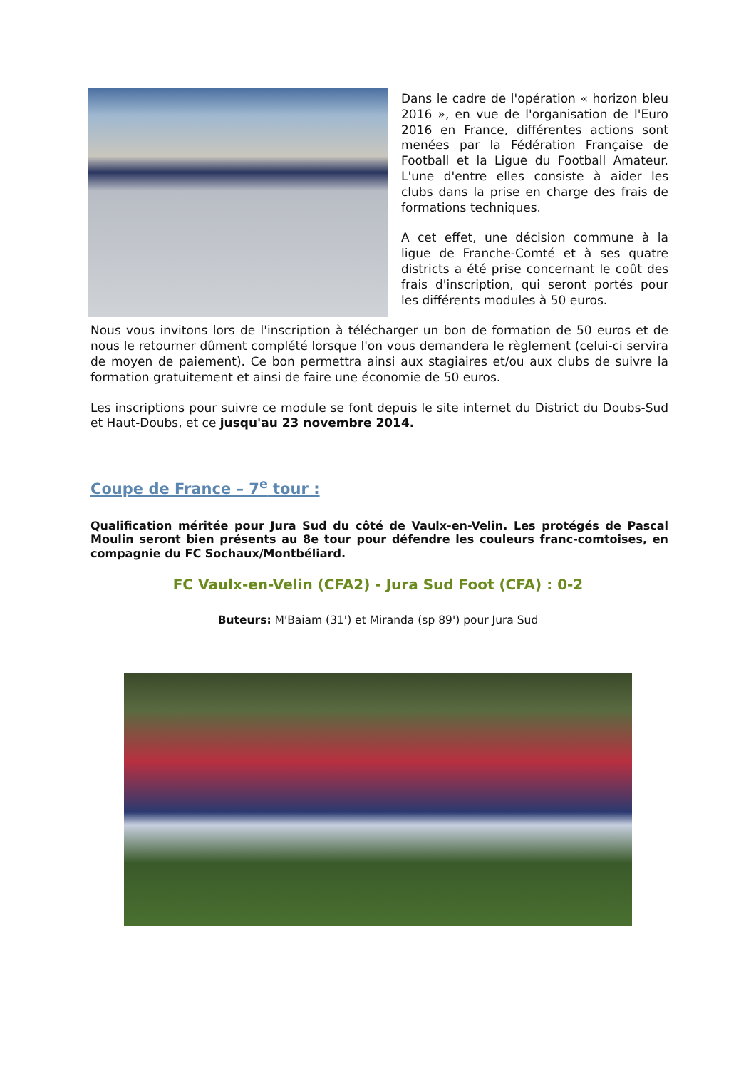Dans le cadre de l'opération « horizon bleu 2016 », en vue de l'organisation de l'Euro 2016 en France, différentes actions sont menées par la Fédération Française de Football et la Ligue du Football Amateur. L'une d'entre elles consiste à aider les clubs dans la prise en charge des frais de formations techniques.
A cet effet, une décision commune à la ligue de Franche-Comté et à ses quatre districts a été prise concernant le coût des frais d'inscription, qui seront portés pour les différents modules à 50 euros.
Nous vous invitons lors de l'inscription à télécharger un bon de formation de 50 euros et de nous le retourner dûment complété lorsque l'on vous demandera le règlement (celui-ci servira de moyen de paiement). Ce bon permettra ainsi aux stagiaires et/ou aux clubs de suivre la formation gratuitement et ainsi de faire une économie de 50 euros.
Les inscriptions pour suivre ce module se font depuis le site internet du District du Doubs-Sud et Haut-Doubs, et ce jusqu'au 23 novembre 2014.
Coupe de France – 7<sup>e</sup> tour :
Qualification méritée pour Jura Sud du côté de Vaulx-en-Velin. Les protégés de Pascal Moulin seront bien présents au 8e tour pour défendre les couleurs franc-comtoises, en compagnie du FC Sochaux/Montbéliard.
FC Vaulx-en-Velin (CFA2) - Jura Sud Foot (CFA) : 0-2
Buteurs: M'Baiam (31') et Miranda (sp 89') pour Jura Sud